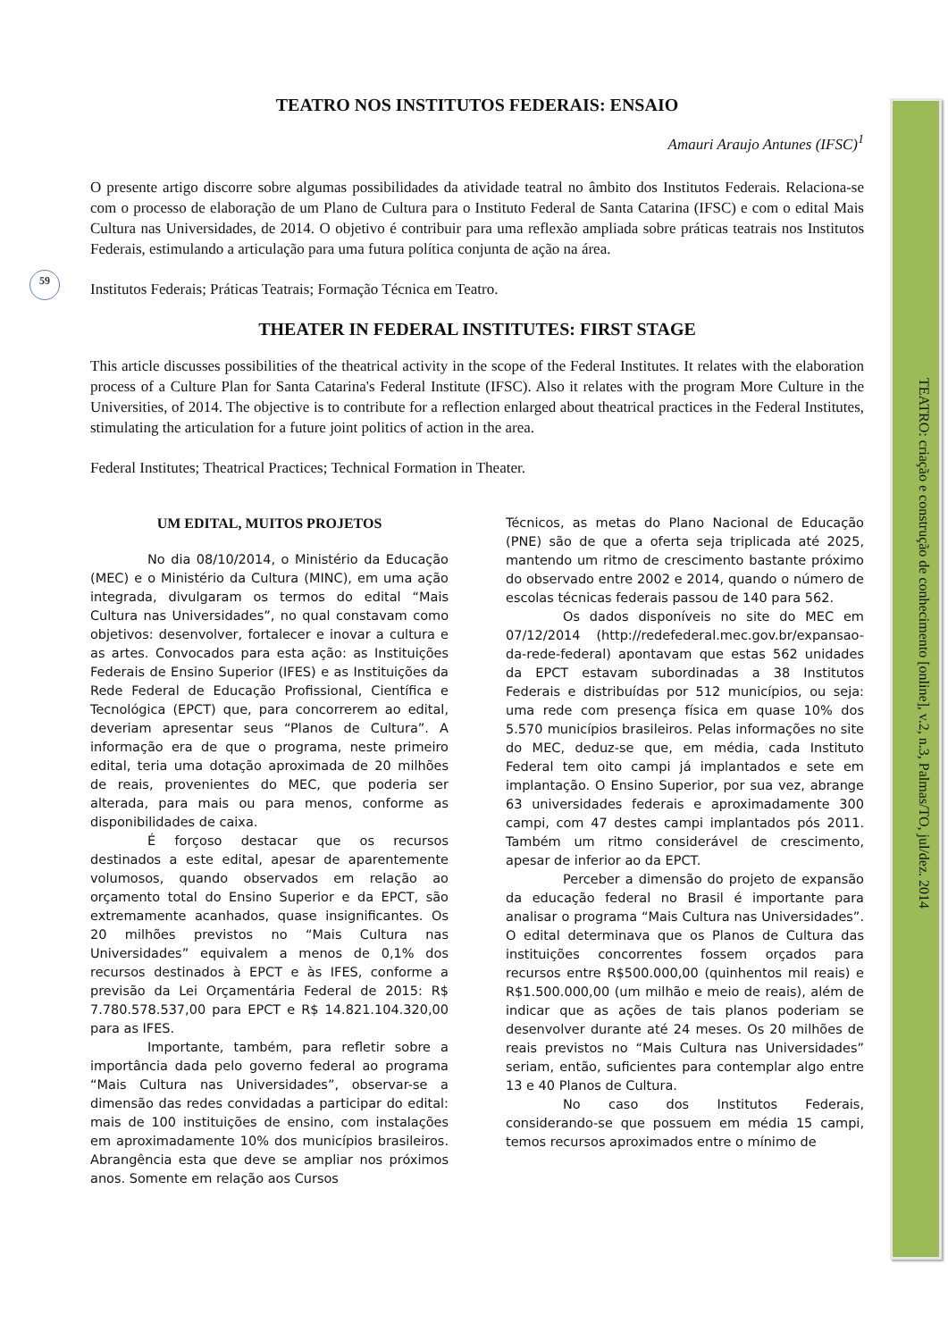59
TEATRO NOS INSTITUTOS FEDERAIS: ENSAIO
Amauri Araujo Antunes (IFSC)<sup>1</sup>
O presente artigo discorre sobre algumas possibilidades da atividade teatral no âmbito dos Institutos Federais. Relaciona-se com o processo de elaboração de um Plano de Cultura para o Instituto Federal de Santa Catarina (IFSC) e com o edital Mais Cultura nas Universidades, de 2014. O objetivo é contribuir para uma reflexão ampliada sobre práticas teatrais nos Institutos Federais, estimulando a articulação para uma futura política conjunta de ação na área.
Institutos Federais; Práticas Teatrais; Formação Técnica em Teatro.
THEATER IN FEDERAL INSTITUTES: FIRST STAGE
This article discusses possibilities of the theatrical activity in the scope of the Federal Institutes. It relates with the elaboration process of a Culture Plan for Santa Catarina's Federal Institute (IFSC). Also it relates with the program More Culture in the Universities, of 2014. The objective is to contribute for a reflection enlarged about theatrical practices in the Federal Institutes, stimulating the articulation for a future joint politics of action in the area.
Federal Institutes; Theatrical Practices; Technical Formation in Theater.
UM EDITAL, MUITOS PROJETOS
No dia 08/10/2014, o Ministério da Educação (MEC) e o Ministério da Cultura (MINC), em uma ação integrada, divulgaram os termos do edital “Mais Cultura nas Universidades”, no qual constavam como objetivos: desenvolver, fortalecer e inovar a cultura e as artes. Convocados para esta ação: as Instituições Federais de Ensino Superior (IFES) e as Instituições da Rede Federal de Educação Profissional, Científica e Tecnológica (EPCT) que, para concorrerem ao edital, deveriam apresentar seus “Planos de Cultura”. A informação era de que o programa, neste primeiro edital, teria uma dotação aproximada de 20 milhões de reais, provenientes do MEC, que poderia ser alterada, para mais ou para menos, conforme as disponibilidades de caixa.
É forçoso destacar que os recursos destinados a este edital, apesar de aparentemente volumosos, quando observados em relação ao orçamento total do Ensino Superior e da EPCT, são extremamente acanhados, quase insignificantes. Os 20 milhões previstos no “Mais Cultura nas Universidades” equivalem a menos de 0,1% dos recursos destinados à EPCT e às IFES, conforme a previsão da Lei Orçamentária Federal de 2015: R$ 7.780.578.537,00 para EPCT e R$ 14.821.104.320,00 para as IFES.
Importante, também, para refletir sobre a importância dada pelo governo federal ao programa “Mais Cultura nas Universidades”, observar-se a dimensão das redes convidadas a participar do edital: mais de 100 instituições de ensino, com instalações em aproximadamente 10% dos municípios brasileiros. Abrangência esta que deve se ampliar nos próximos anos. Somente em relação aos Cursos
Técnicos, as metas do Plano Nacional de Educação (PNE) são de que a oferta seja triplicada até 2025, mantendo um ritmo de crescimento bastante próximo do observado entre 2002 e 2014, quando o número de escolas técnicas federais passou de 140 para 562.
Os dados disponíveis no site do MEC em 07/12/2014 (http://redefederal.mec.gov.br/expansao-da-rede-federal) apontavam que estas 562 unidades da EPCT estavam subordinadas a 38 Institutos Federais e distribuídas por 512 municípios, ou seja: uma rede com presença física em quase 10% dos 5.570 municípios brasileiros. Pelas informações no site do MEC, deduz-se que, em média, cada Instituto Federal tem oito campi já implantados e sete em implantação. O Ensino Superior, por sua vez, abrange 63 universidades federais e aproximadamente 300 campi, com 47 destes campi implantados pós 2011. Também um ritmo considerável de crescimento, apesar de inferior ao da EPCT.
Perceber a dimensão do projeto de expansão da educação federal no Brasil é importante para analisar o programa “Mais Cultura nas Universidades”. O edital determinava que os Planos de Cultura das instituições concorrentes fossem orçados para recursos entre R$500.000,00 (quinhentos mil reais) e R$1.500.000,00 (um milhão e meio de reais), além de indicar que as ações de tais planos poderiam se desenvolver durante até 24 meses. Os 20 milhões de reais previstos no “Mais Cultura nas Universidades” seriam, então, suficientes para contemplar algo entre 13 e 40 Planos de Cultura.
No caso dos Institutos Federais, considerando-se que possuem em média 15 campi, temos recursos aproximados entre o mínimo de
TEATRO: criação e construção de conhecimento [online], v.2, n.3, Palmas/TO, jul/dez. 2014